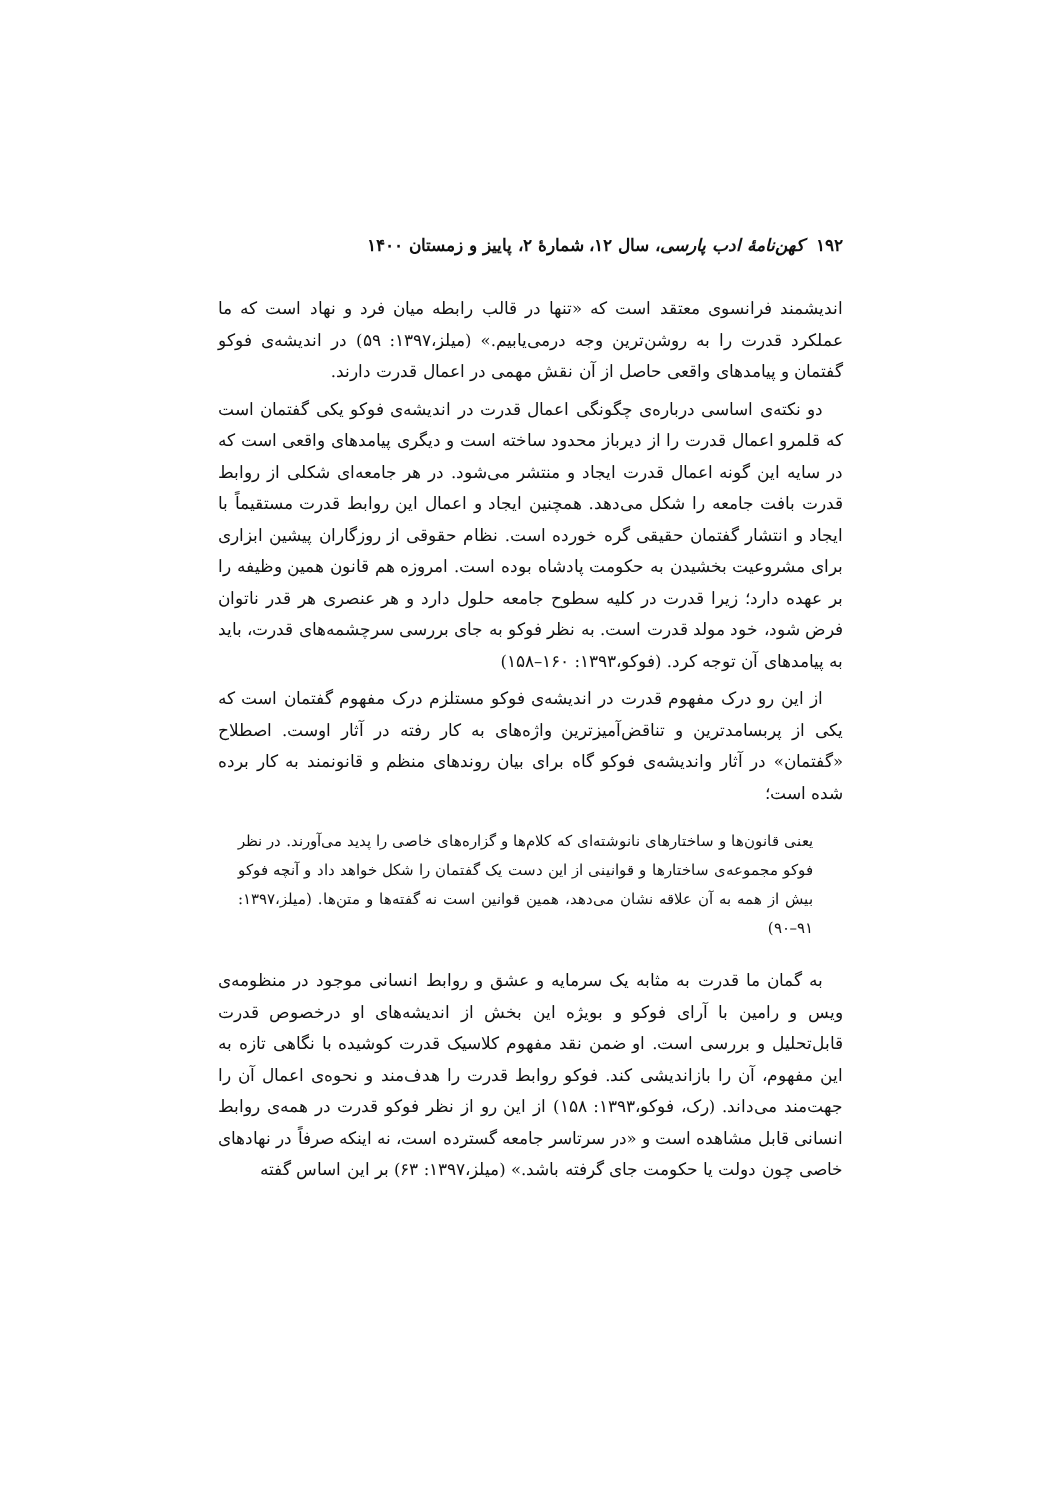۱۹۲ کهن‌نامهٔ ادب پارسی، سال ۱۲، شمارهٔ ۲، پاییز و زمستان ۱۴۰۰
اندیشمند فرانسوی معتقد است که «تنها در قالب رابطه میان فرد و نهاد است که ما عملکرد قدرت را به روشن‌ترین وجه درمی‌یابیم.» (میلز،۱۳۹۷: ۵۹) در اندیشه‌ی فوکو گفتمان و پیامدهای واقعی حاصل از آن نقش مهمی در اعمال قدرت دارند.
دو نکته‌ی اساسی درباره‌ی چگونگی اعمال قدرت در اندیشه‌ی فوکو یکی گفتمان است که قلمرو اعمال قدرت را از دیرباز محدود ساخته است و دیگری پیامدهای واقعی است که در سایه این گونه اعمال قدرت ایجاد و منتشر می‌شود. در هر جامعه‌ای شکلی از روابط قدرت بافت جامعه را شکل می‌دهد. همچنین ایجاد و اعمال این روابط قدرت مستقیماً با ایجاد و انتشار گفتمان حقیقی گره خورده است. نظام حقوقی از روزگاران پیشین ابزاری برای مشروعیت بخشیدن به حکومت پادشاه بوده است. امروزه هم قانون همین وظیفه را بر عهده دارد؛ زیرا قدرت در کلیه سطوح جامعه حلول دارد و هر عنصری هر قدر ناتوان فرض شود، خود مولد قدرت است. به نظر فوکو به جای بررسی سرچشمه‌های قدرت، باید به پیامدهای آن توجه کرد. (فوکو،۱۳۹۳: ۱۶۰–۱۵۸)
از این رو درک مفهوم قدرت در اندیشه‌ی فوکو مستلزم درک مفهوم گفتمان است که یکی از پربسامدترین و تناقض‌آمیزترین واژه‌های به کار رفته در آثار اوست. اصطلاح «گفتمان» در آثار واندیشه‌ی فوکو گاه برای بیان روندهای منظم و قانونمند به کار برده شده است؛
یعنی قانون‌ها و ساختارهای نانوشته‌ای که کلام‌ها و گزاره‌های خاصی را پدید می‌آورند. در نظر فوکو مجموعه‌ی ساختارها و قوانینی از این دست یک گفتمان را شکل خواهد داد و آنچه فوکو بیش از همه به آن علاقه نشان می‌دهد، همین قوانین است نه گفته‌ها و متن‌ها. (میلز،۱۳۹۷: ۹۱–۹۰)
به گمان ما قدرت به مثابه یک سرمایه و عشق و روابط انسانی موجود در منظومه‌ی ویس و رامین با آرای فوکو و بویژه این بخش از اندیشه‌های او درخصوص قدرت قابل‌تحلیل و بررسی است. او ضمن نقد مفهوم کلاسیک قدرت کوشیده با نگاهی تازه به این مفهوم، آن را بازاندیشی کند. فوکو روابط قدرت را هدف‌مند و نحوه‌ی اعمال آن را جهت‌مند می‌داند. (رک، فوکو،۱۳۹۳: ۱۵۸) از این رو از نظر فوکو قدرت در همه‌ی روابط انسانی قابل مشاهده است و «در سرتاسر جامعه گسترده است، نه اینکه صرفاً در نهادهای خاصی چون دولت یا حکومت جای گرفته باشد.» (میلز،۱۳۹۷: ۶۳) بر این اساس گفته